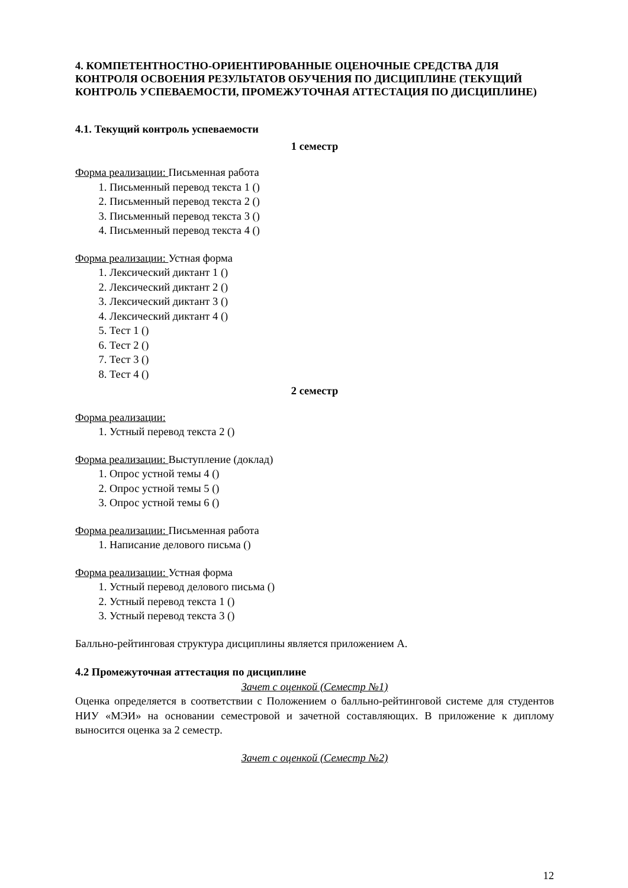4. КОМПЕТЕНТНОСТНО-ОРИЕНТИРОВАННЫЕ ОЦЕНОЧНЫЕ СРЕДСТВА ДЛЯ КОНТРОЛЯ ОСВОЕНИЯ РЕЗУЛЬТАТОВ ОБУЧЕНИЯ ПО ДИСЦИПЛИНЕ (ТЕКУЩИЙ КОНТРОЛЬ УСПЕВАЕМОСТИ, ПРОМЕЖУТОЧНАЯ АТТЕСТАЦИЯ ПО ДИСЦИПЛИНЕ)
4.1. Текущий контроль успеваемости
1 семестр
Форма реализации: Письменная работа
1. Письменный перевод текста 1 ()
2. Письменный перевод текста 2 ()
3. Письменный перевод текста 3 ()
4. Письменный перевод текста 4 ()
Форма реализации: Устная форма
1. Лексический диктант 1 ()
2. Лексический диктант 2 ()
3. Лексический диктант 3 ()
4. Лексический диктант 4 ()
5. Тест 1 ()
6. Тест 2 ()
7. Тест 3 ()
8. Тест 4 ()
2 семестр
Форма реализации:
1. Устный перевод текста 2 ()
Форма реализации: Выступление (доклад)
1. Опрос устной темы 4 ()
2. Опрос устной темы 5 ()
3. Опрос устной темы 6 ()
Форма реализации: Письменная работа
1. Написание делового письма ()
Форма реализации: Устная форма
1. Устный перевод делового письма ()
2. Устный перевод текста 1 ()
3. Устный перевод текста 3 ()
Балльно-рейтинговая структура дисциплины является приложением А.
4.2 Промежуточная аттестация по дисциплине
Зачет с оценкой (Семестр №1)
Оценка определяется в соответствии с Положением о балльно-рейтинговой системе для студентов НИУ «МЭИ» на основании семестровой и зачетной составляющих. В приложение к диплому выносится оценка за 2 семестр.
Зачет с оценкой (Семестр №2)
12